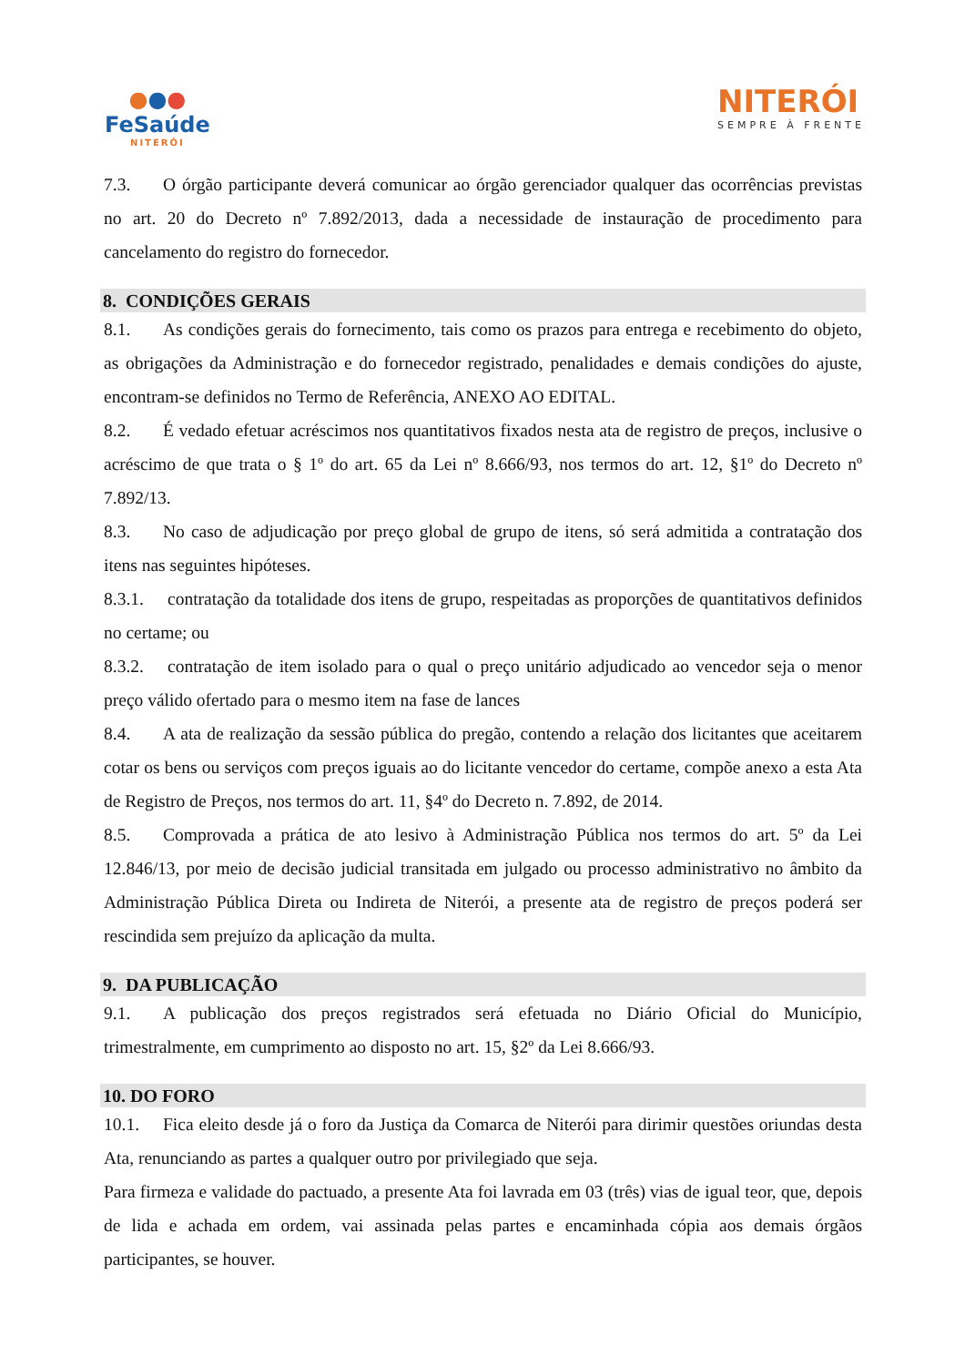●●●
FeSaúde
NITERÓI
NITERÓI
SEMPRE À FRENTE
7.3. O órgão participante deverá comunicar ao órgão gerenciador qualquer das ocorrências previstas no art. 20 do Decreto nº 7.892/2013, dada a necessidade de instauração de procedimento para cancelamento do registro do fornecedor.
8. CONDIÇÕES GERAIS
8.1. As condições gerais do fornecimento, tais como os prazos para entrega e recebimento do objeto, as obrigações da Administração e do fornecedor registrado, penalidades e demais condições do ajuste, encontram-se definidos no Termo de Referência, ANEXO AO EDITAL.
8.2. É vedado efetuar acréscimos nos quantitativos fixados nesta ata de registro de preços, inclusive o acréscimo de que trata o § 1º do art. 65 da Lei nº 8.666/93, nos termos do art. 12, §1º do Decreto nº 7.892/13.
8.3. No caso de adjudicação por preço global de grupo de itens, só será admitida a contratação dos itens nas seguintes hipóteses.
8.3.1. contratação da totalidade dos itens de grupo, respeitadas as proporções de quantitativos definidos no certame; ou
8.3.2. contratação de item isolado para o qual o preço unitário adjudicado ao vencedor seja o menor preço válido ofertado para o mesmo item na fase de lances
8.4. A ata de realização da sessão pública do pregão, contendo a relação dos licitantes que aceitarem cotar os bens ou serviços com preços iguais ao do licitante vencedor do certame, compõe anexo a esta Ata de Registro de Preços, nos termos do art. 11, §4º do Decreto n. 7.892, de 2014.
8.5. Comprovada a prática de ato lesivo à Administração Pública nos termos do art. 5º da Lei 12.846/13, por meio de decisão judicial transitada em julgado ou processo administrativo no âmbito da Administração Pública Direta ou Indireta de Niterói, a presente ata de registro de preços poderá ser rescindida sem prejuízo da aplicação da multa.
9. DA PUBLICAÇÃO
9.1. A publicação dos preços registrados será efetuada no Diário Oficial do Município, trimestralmente, em cumprimento ao disposto no art. 15, §2º da Lei 8.666/93.
10. DO FORO
10.1. Fica eleito desde já o foro da Justiça da Comarca de Niterói para dirimir questões oriundas desta Ata, renunciando as partes a qualquer outro por privilegiado que seja.
Para firmeza e validade do pactuado, a presente Ata foi lavrada em 03 (três) vias de igual teor, que, depois de lida e achada em ordem, vai assinada pelas partes e encaminhada cópia aos demais órgãos participantes, se houver.